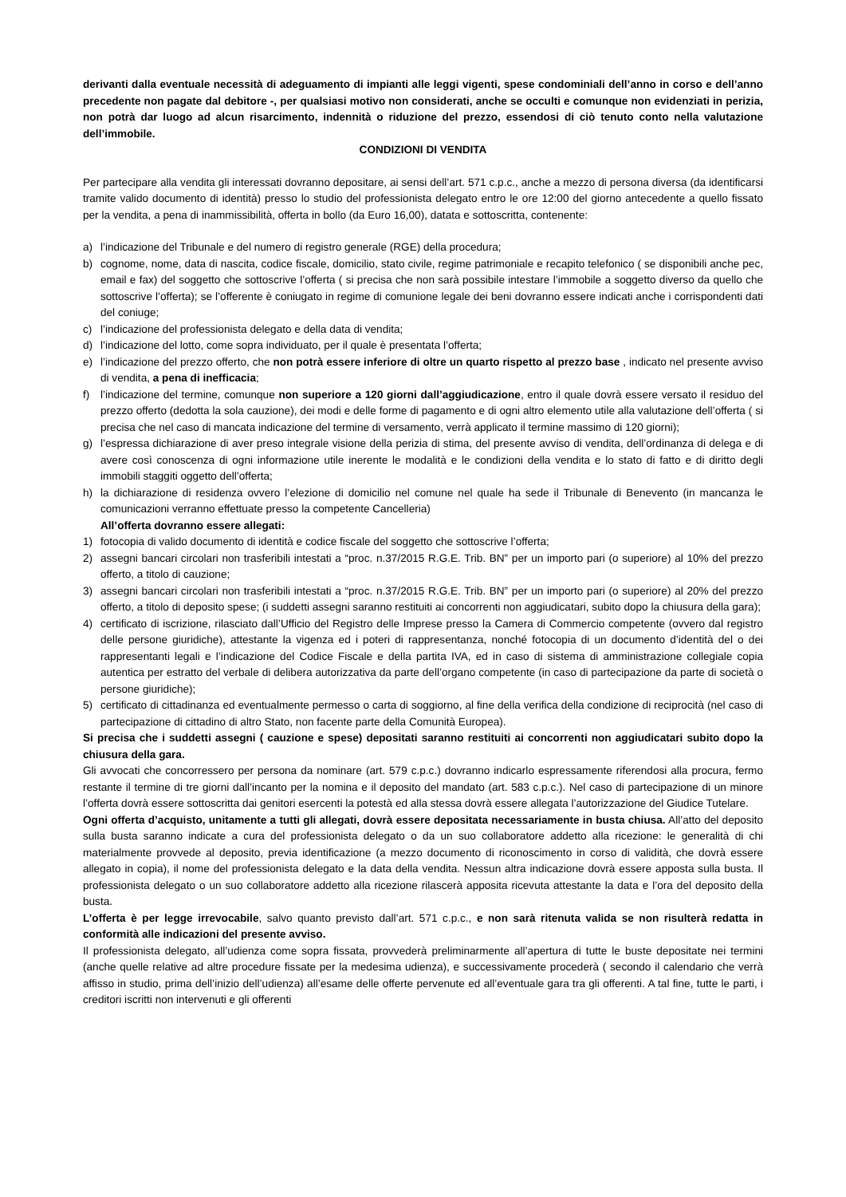derivanti dalla eventuale necessità di adeguamento di impianti alle leggi vigenti, spese condominiali dell’anno in corso e dell’anno precedente non pagate dal debitore -, per qualsiasi motivo non considerati, anche se occulti e comunque non evidenziati in perizia, non potrà dar luogo ad alcun risarcimento, indennità o riduzione del prezzo, essendosi di ciò tenuto conto nella valutazione dell’immobile.
CONDIZIONI DI VENDITA
Per partecipare alla vendita gli interessati dovranno depositare, ai sensi dell’art. 571 c.p.c., anche a mezzo di persona diversa (da identificarsi tramite valido documento di identità) presso lo studio del professionista delegato entro le ore 12:00 del giorno antecedente a quello fissato per la vendita, a pena di inammissibilità, offerta in bollo (da Euro 16,00), datata e sottoscritta, contenente:
a) l’indicazione del Tribunale e del numero di registro generale (RGE) della procedura;
b) cognome, nome, data di nascita, codice fiscale, domicilio, stato civile, regime patrimoniale e recapito telefonico ( se disponibili anche pec, email e fax) del soggetto che sottoscrive l’offerta ( si precisa che non sarà possibile intestare l’immobile a soggetto diverso da quello che sottoscrive l’offerta); se l’offerente è coniugato in regime di comunione legale dei beni dovranno essere indicati anche i corrispondenti dati del coniuge;
c) l’indicazione del professionista delegato e della data di vendita;
d) l’indicazione del lotto, come sopra individuato, per il quale è presentata l’offerta;
e) l’indicazione del prezzo offerto, che non potrà essere inferiore di oltre un quarto rispetto al prezzo base , indicato nel presente avviso di vendita, a pena di inefficacia;
f) l’indicazione del termine, comunque non superiore a 120 giorni dall’aggiudicazione, entro il quale dovrà essere versato il residuo del prezzo offerto (dedotta la sola cauzione), dei modi e delle forme di pagamento e di ogni altro elemento utile alla valutazione dell’offerta ( si precisa che nel caso di mancata indicazione del termine di versamento, verrà applicato il termine massimo di 120 giorni);
g) l’espressa dichiarazione di aver preso integrale visione della perizia di stima, del presente avviso di vendita, dell’ordinanza di delega e di avere così conoscenza di ogni informazione utile inerente le modalità e le condizioni della vendita e lo stato di fatto e di diritto degli immobili staggiti oggetto dell’offerta;
h) la dichiarazione di residenza ovvero l’elezione di domicilio nel comune nel quale ha sede il Tribunale di Benevento (in mancanza le comunicazioni verranno effettuate presso la competente Cancelleria)
All’offerta dovranno essere allegati:
1) fotocopia di valido documento di identità e codice fiscale del soggetto che sottoscrive l’offerta;
2) assegni bancari circolari non trasferibili intestati a “proc. n.37/2015 R.G.E. Trib. BN” per un importo pari (o superiore) al 10% del prezzo offerto, a titolo di cauzione;
3) assegni bancari circolari non trasferibili intestati a “proc. n.37/2015 R.G.E. Trib. BN” per un importo pari (o superiore) al 20% del prezzo offerto, a titolo di deposito spese; (i suddetti assegni saranno restituiti ai concorrenti non aggiudicatari, subito dopo la chiusura della gara);
4) certificato di iscrizione, rilasciato dall’Ufficio del Registro delle Imprese presso la Camera di Commercio competente (ovvero dal registro delle persone giuridiche), attestante la vigenza ed i poteri di rappresentanza, nonché fotocopia di un documento d’identità del o dei rappresentanti legali e l’indicazione del Codice Fiscale e della partita IVA, ed in caso di sistema di amministrazione collegiale copia autentica per estratto del verbale di delibera autorizzativa da parte dell’organo competente (in caso di partecipazione da parte di società o persone giuridiche);
5) certificato di cittadinanza ed eventualmente permesso o carta di soggiorno, al fine della verifica della condizione di reciprocità (nel caso di partecipazione di cittadino di altro Stato, non facente parte della Comunità Europea).
Si precisa che i suddetti assegni ( cauzione e spese) depositati saranno restituiti ai concorrenti non aggiudicatari subito dopo la chiusura della gara.
Gli avvocati che concorressero per persona da nominare (art. 579 c.p.c.) dovranno indicarlo espressamente riferendosi alla procura, fermo restante il termine di tre giorni dall’incanto per la nomina e il deposito del mandato (art. 583 c.p.c.). Nel caso di partecipazione di un minore l’offerta dovrà essere sottoscritta dai genitori esercenti la potestà ed alla stessa dovrà essere allegata l’autorizzazione del Giudice Tutelare.
Ogni offerta d’acquisto, unitamente a tutti gli allegati, dovrà essere depositata necessariamente in busta chiusa. All’atto del deposito sulla busta saranno indicate a cura del professionista delegato o da un suo collaboratore addetto alla ricezione: le generalità di chi materialmente provvede al deposito, previa identificazione (a mezzo documento di riconoscimento in corso di validità, che dovrà essere allegato in copia), il nome del professionista delegato e la data della vendita. Nessun altra indicazione dovrà essere apposta sulla busta. Il professionista delegato o un suo collaboratore addetto alla ricezione rilascerà apposita ricevuta attestante la data e l’ora del deposito della busta.
L’offerta è per legge irrevocabile, salvo quanto previsto dall’art. 571 c.p.c., e non sarà ritenuta valida se non risulterà redatta in conformità alle indicazioni del presente avviso.
Il professionista delegato, all’udienza come sopra fissata, provvederà preliminarmente all’apertura di tutte le buste depositate nei termini (anche quelle relative ad altre procedure fissate per la medesima udienza), e successivamente procederà ( secondo il calendario che verrà affisso in studio, prima dell’inizio dell’udienza) all’esame delle offerte pervenute ed all’eventuale gara tra gli offerenti. A tal fine, tutte le parti, i creditori iscritti non intervenuti e gli offerenti